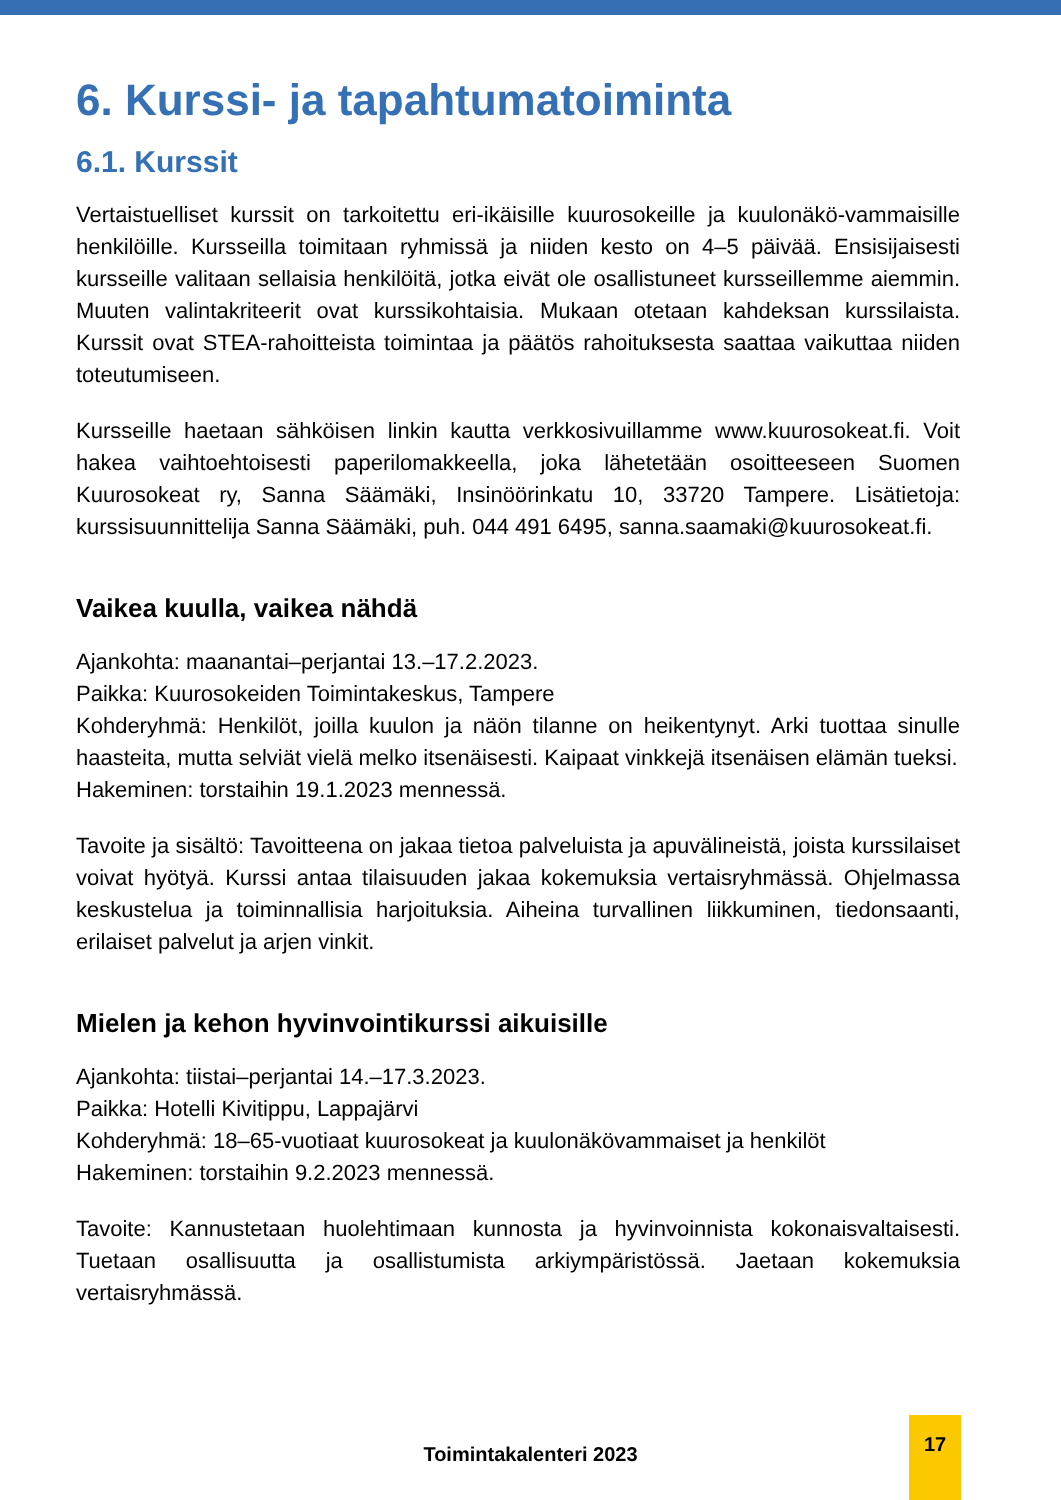6. Kurssi- ja tapahtumatoiminta
6.1. Kurssit
Vertaistuelliset kurssit on tarkoitettu eri-ikäisille kuurosokeille ja kuulonäkö-vammaisille henkilöille. Kursseilla toimitaan ryhmissä ja niiden kesto on 4–5 päivää. Ensisijaisesti kursseille valitaan sellaisia henkilöitä, jotka eivät ole osallistuneet kursseillemme aiemmin. Muuten valintakriteerit ovat kurssikohtaisia. Mukaan otetaan kahdeksan kurssilaista. Kurssit ovat STEA-rahoitteista toimintaa ja päätös rahoituksesta saattaa vaikuttaa niiden toteutumiseen.
Kursseille haetaan sähköisen linkin kautta verkkosivuillamme www.kuurosokeat.fi. Voit hakea vaihtoehtoisesti paperilomakkeella, joka lähetetään osoitteeseen Suomen Kuurosokeat ry, Sanna Säämäki, Insinöörinkatu 10, 33720 Tampere. Lisätietoja: kurssisuunnittelija Sanna Säämäki, puh. 044 491 6495, sanna.saamaki@kuurosokeat.fi.
Vaikea kuulla, vaikea nähdä
Ajankohta: maanantai–perjantai 13.–17.2.2023.
Paikka: Kuurosokeiden Toimintakeskus, Tampere
Kohderyhmä: Henkilöt, joilla kuulon ja näön tilanne on heikentynyt. Arki tuottaa sinulle haasteita, mutta selviät vielä melko itsenäisesti. Kaipaat vinkkejä itsenäisen elämän tueksi.
Hakeminen: torstaihin 19.1.2023 mennessä.
Tavoite ja sisältö: Tavoitteena on jakaa tietoa palveluista ja apuvälineistä, joista kurssilaiset voivat hyötyä. Kurssi antaa tilaisuuden jakaa kokemuksia vertaisryhmässä. Ohjelmassa keskustelua ja toiminnallisia harjoituksia. Aiheina turvallinen liikkuminen, tiedonsaanti, erilaiset palvelut ja arjen vinkit.
Mielen ja kehon hyvinvointikurssi aikuisille
Ajankohta: tiistai–perjantai 14.–17.3.2023.
Paikka: Hotelli Kivitippu, Lappajärvi
Kohderyhmä: 18–65-vuotiaat kuurosokeat ja kuulonäkövammaiset ja henkilöt
Hakeminen: torstaihin 9.2.2023 mennessä.
Tavoite: Kannustetaan huolehtimaan kunnosta ja hyvinvoinnista kokonaisvaltaisesti. Tuetaan osallisuutta ja osallistumista arkiympäristössä. Jaetaan kokemuksia vertaisryhmässä.
Toimintakalenteri 2023
17